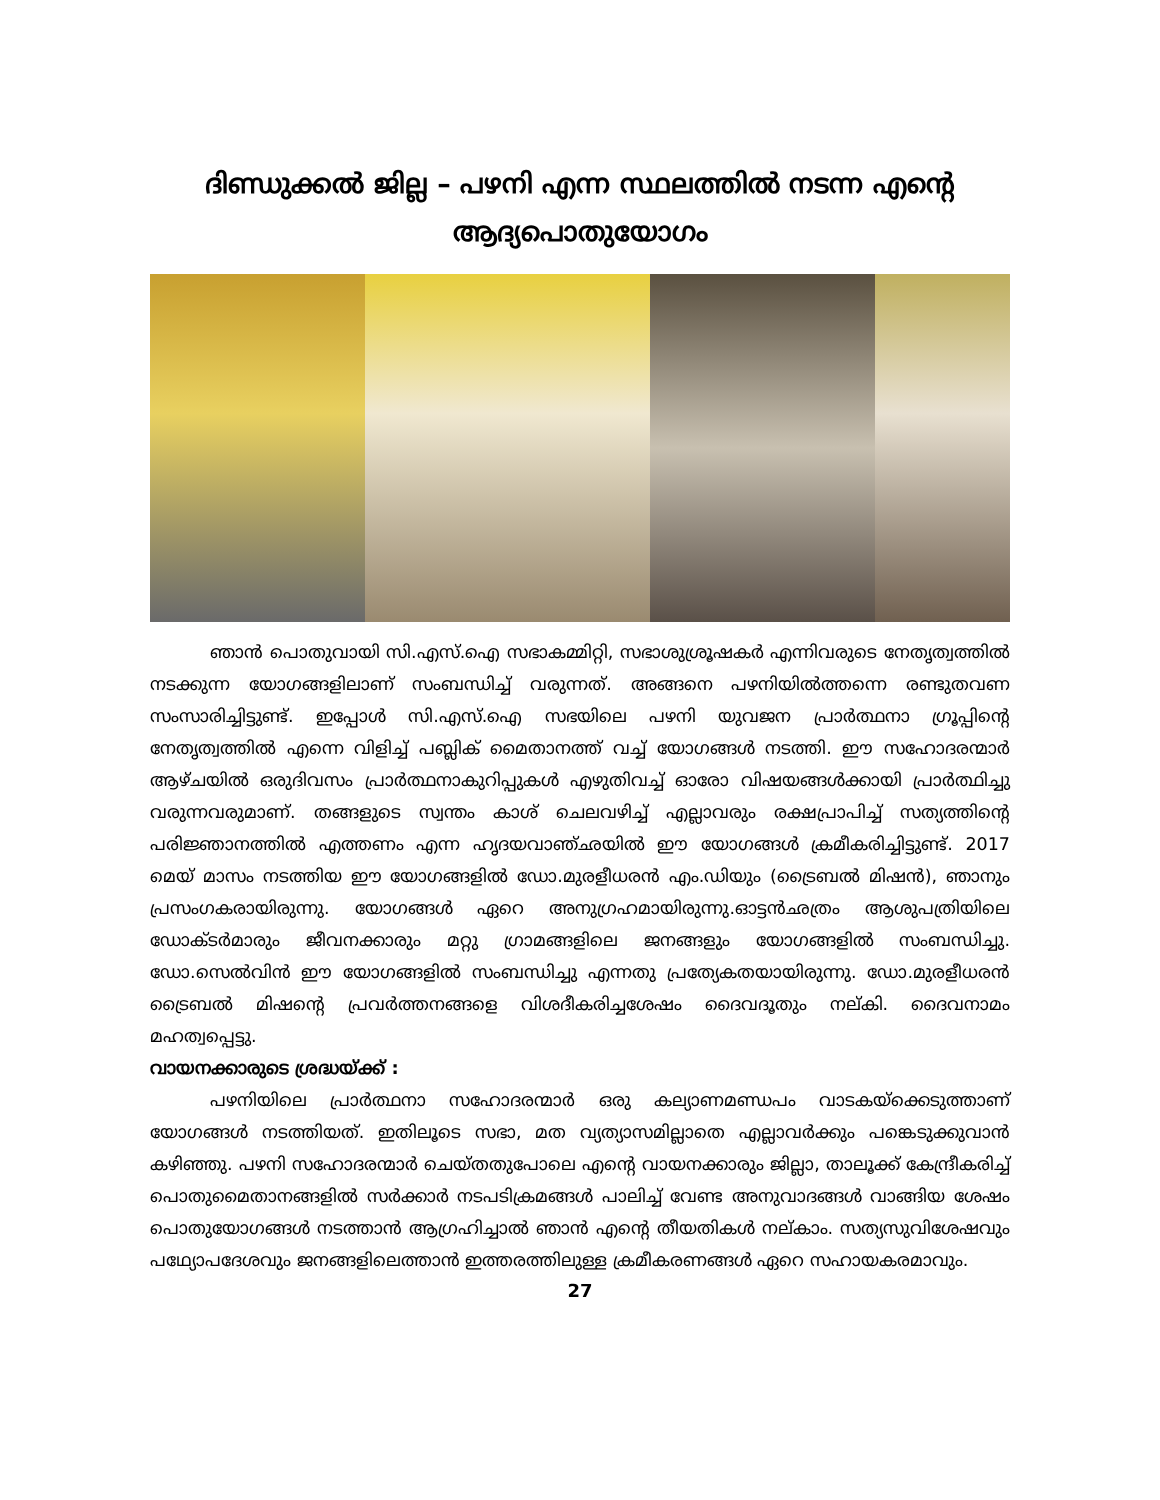ദിണ്ഡുക്കൽ ജില്ല – പഴനി എന്ന സ്ഥലത്തിൽ നടന്ന എന്റെ ആദ്യപൊതുയോഗം
ഞാൻ പൊതുവായി സി.എസ്.ഐ സഭാകമ്മിറ്റി, സഭാശുശ്രൂഷകർ എന്നിവരുടെ നേതൃത്വത്തിൽ നടക്കുന്ന യോഗങ്ങളിലാണ് സംബന്ധിച്ച് വരുന്നത്. അങ്ങനെ പഴനിയിൽത്തന്നെ രണ്ടുതവണ സംസാരിച്ചിട്ടുണ്ട്. ഇപ്പോൾ സി.എസ്.ഐ സഭയിലെ പഴനി യുവജന പ്രാർത്ഥനാ ഗ്രൂപ്പിന്റെ നേതൃത്വത്തിൽ എന്നെ വിളിച്ച് പബ്ലിക് മൈതാനത്ത് വച്ച് യോഗങ്ങൾ നടത്തി. ഈ സഹോദരന്മാർ ആഴ്ചയിൽ ഒരുദിവസം പ്രാർത്ഥനാകുറിപ്പുകൾ എഴുതിവച്ച് ഓരോ വിഷയങ്ങൾക്കായി പ്രാർത്ഥിച്ചു വരുന്നവരുമാണ്. തങ്ങളുടെ സ്വന്തം കാശ് ചെലവഴിച്ച് എല്ലാവരും രക്ഷപ്രാപിച്ച് സത്യത്തിന്റെ പരിജ്ഞാനത്തിൽ എത്തണം എന്ന ഹൃദയവാഞ്ഛയിൽ ഈ യോഗങ്ങൾ ക്രമീകരിച്ചിട്ടുണ്ട്. 2017 മെയ് മാസം നടത്തിയ ഈ യോഗങ്ങളിൽ ഡോ.മുരളീധരൻ എം.ഡിയും (ട്രൈബൽ മിഷൻ), ഞാനും പ്രസംഗകരായിരുന്നു. യോഗങ്ങൾ ഏറെ അനുഗ്രഹമായിരുന്നു.ഓട്ടൻഛത്രം ആശുപത്രിയിലെ ഡോക്ടർമാരും ജീവനക്കാരും മറ്റു ഗ്രാമങ്ങളിലെ ജനങ്ങളും യോഗങ്ങളിൽ സംബന്ധിച്ചു. ഡോ.സെൽവിൻ ഈ യോഗങ്ങളിൽ സംബന്ധിച്ചു എന്നതു പ്രത്യേകതയായിരുന്നു. ഡോ.മുരളീധരൻ ട്രൈബൽ മിഷന്റെ പ്രവർത്തനങ്ങളെ വിശദീകരിച്ചശേഷം ദൈവദൂതും നല്കി. ദൈവനാമം മഹത്വപ്പെട്ടു.
വായനക്കാരുടെ ശ്രദ്ധയ്ക്ക് :
പഴനിയിലെ പ്രാർത്ഥനാ സഹോദരന്മാർ ഒരു കല്യാണമണ്ഡപം വാടകയ്ക്കെടുത്താണ് യോഗങ്ങൾ നടത്തിയത്. ഇതിലൂടെ സഭാ, മത വ്യത്യാസമില്ലാതെ എല്ലാവർക്കും പങ്കെടുക്കുവാൻ കഴിഞ്ഞു. പഴനി സഹോദരന്മാർ ചെയ്തതുപോലെ എന്റെ വായനക്കാരും ജില്ലാ, താലൂക്ക് കേന്ദ്രീകരിച്ച് പൊതുമൈതാനങ്ങളിൽ സർക്കാർ നടപടിക്രമങ്ങൾ പാലിച്ച് വേണ്ട അനുവാദങ്ങൾ വാങ്ങിയ ശേഷം പൊതുയോഗങ്ങൾ നടത്താൻ ആഗ്രഹിച്ചാൽ ഞാൻ എന്റെ തീയതികൾ നല്കാം. സത്യസുവിശേഷവും പഥ്യോപദേശവും ജനങ്ങളിലെത്താൻ ഇത്തരത്തിലുള്ള ക്രമീകരണങ്ങൾ ഏറെ സഹായകരമാവും.
27